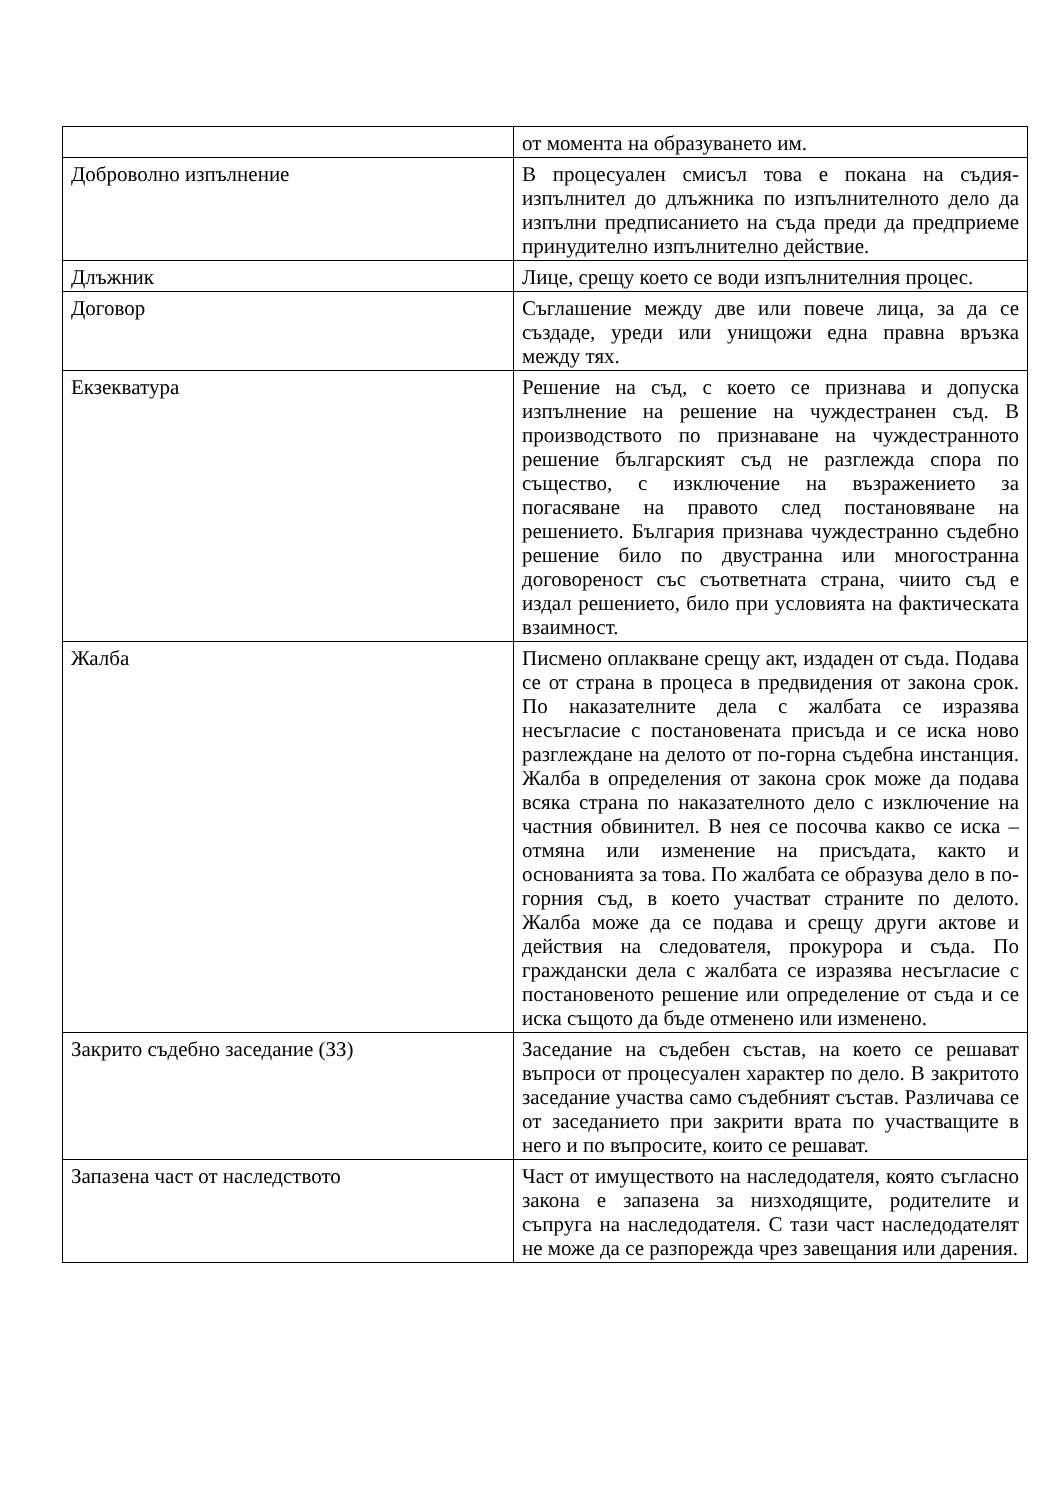| | от момента на образуването им. |
| Доброволно изпълнение | В процесуален смисъл това е покана на съдия-изпълнител до длъжника по изпълнителното дело да изпълни предписанието на съда преди да предприеме принудително изпълнително действие. |
| Длъжник | Лице, срещу което се води изпълнителния процес. |
| Договор | Съглашение между две или повече лица, за да се създаде, уреди или унищожи една правна връзка между тях. |
| Екзекватура | Решение на съд, с което се признава и допуска изпълнение на решение на чуждестранен съд. В производството по признаване на чуждестранното решение българският съд не разглежда спора по същество, с изключение на възражението за погасяване на правото след постановяване на решението. България признава чуждестранно съдебно решение било по двустранна или многостранна договореност със съответната страна, чиито съд е издал решението, било при условията на фактическата взаимност. |
| Жалба | Писмено оплакване срещу акт, издаден от съда. Подава се от страна в процеса в предвидения от закона срок. По наказателните дела с жалбата се изразява несъгласие с постановената присъда и се иска ново разглеждане на делото от по-горна съдебна инстанция. Жалба в определения от закона срок може да подава всяка страна по наказателното дело с изключение на частния обвинител. В нея се посочва какво се иска – отмяна или изменение на присъдата, както и основанията за това. По жалбата се образува дело в по-горния съд, в което участват страните по делото. Жалба може да се подава и срещу други актове и действия на следователя, прокурора и съда. По граждански дела с жалбата се изразява несъгласие с постановеното решение или определение от съда и се иска същото да бъде отменено или изменено. |
| Закрито съдебно заседание (ЗЗ) | Заседание на съдебен състав, на което се решават въпроси от процесуален характер по дело. В закритото заседание участва само съдебният състав. Различава се от заседанието при закрити врата по участващите в него и по въпросите, които се решават. |
| Запазена част от наследството | Част от имуществото на наследодателя, която съгласно закона е запазена за низходящите, родителите и съпруга на наследодателя. С тази част наследодателят не може да се разпорежда чрез завещания или дарения. |